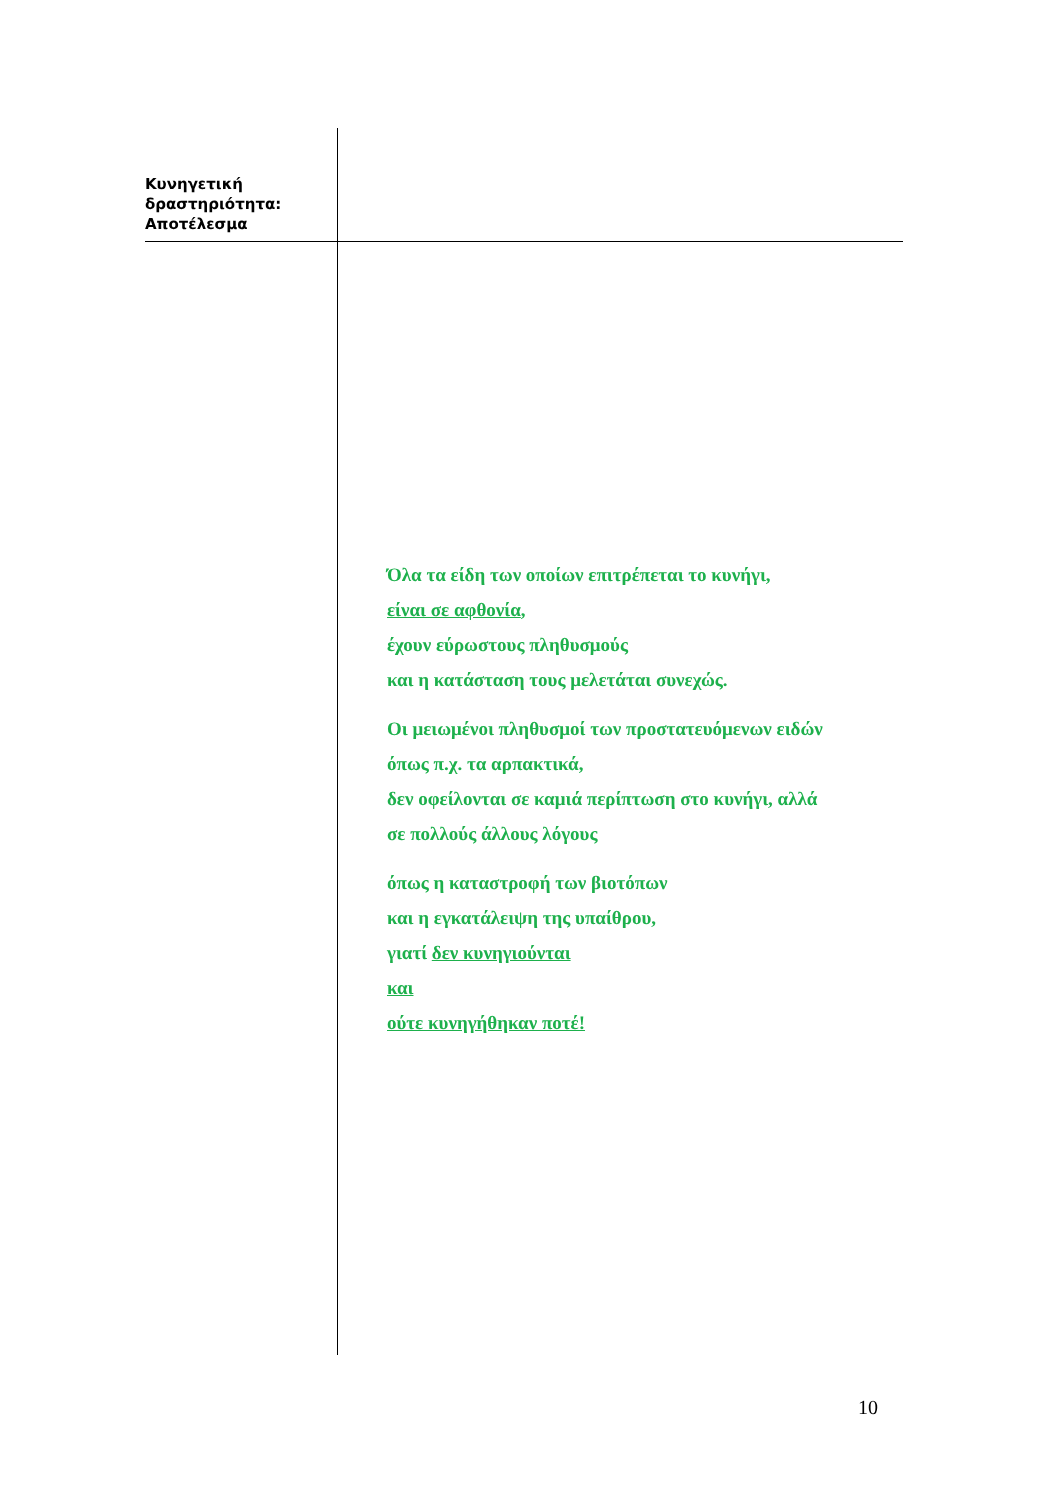Κυνηγετική
δραστηριότητα:
Αποτέλεσμα
Όλα τα είδη των οποίων επιτρέπεται το κυνήγι,
είναι σε αφθονία,
έχουν εύρωστους πληθυσμούς
και η κατάσταση τους μελετάται συνεχώς.
Οι μειωμένοι πληθυσμοί των προστατευόμενων ειδών
όπως π.χ. τα αρπακτικά,
δεν οφείλονται σε καμιά περίπτωση στο κυνήγι, αλλά
σε πολλούς άλλους λόγους
όπως η καταστροφή των βιοτόπων
και η εγκατάλειψη της υπαίθρου,
γιατί δεν κυνηγιούνται
και
ούτε κυνηγήθηκαν ποτέ!
10